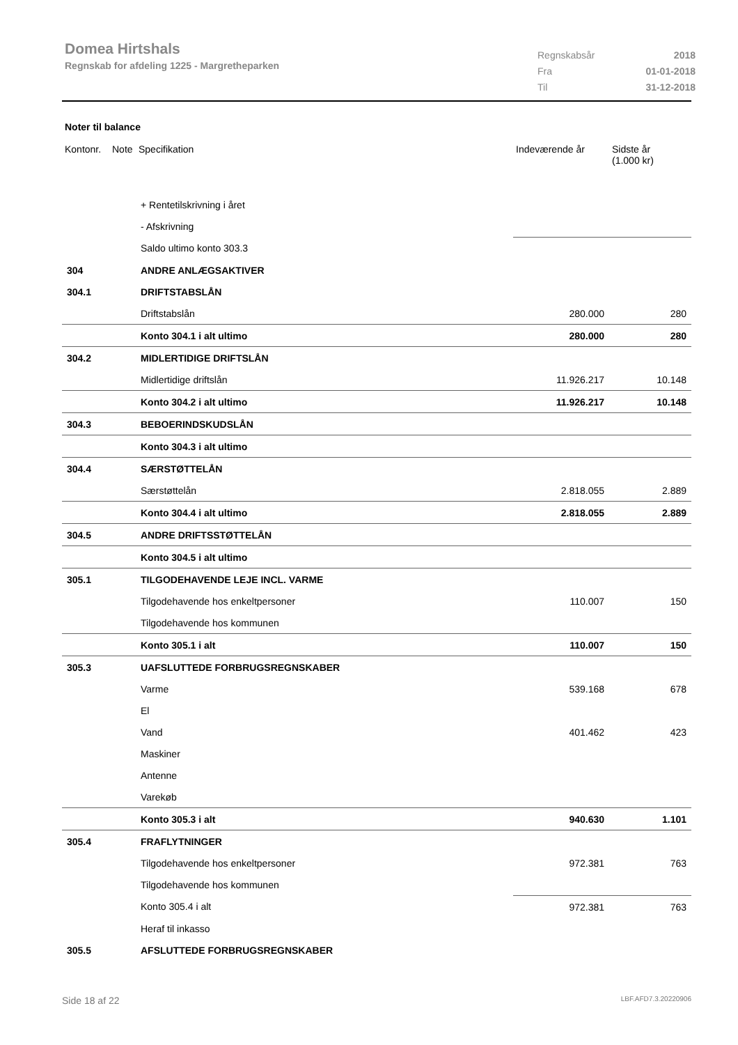Domea Hirtshals
Regnskab for afdeling 1225 - Margretheparken
| Regnskabsår | 2018 |
| Fra | 01-01-2018 |
| Til | 31-12-2018 |
Noter til balance
| Kontonr. | Note | Specifikation | Indeværende år | Sidste år (1.000 kr) |
| --- | --- | --- | --- | --- |
| | | + Rentetilskrivning i året | | |
| | | - Afskrivning | | |
| | | Saldo ultimo konto 303.3 | | |
| 304 | | ANDRE ANLÆGSAKTIVER | | |
| 304.1 | | DRIFTSTABSLÅN | | |
| | | Driftstabslån | 280.000 | 280 |
| | | Konto 304.1 i alt ultimo | 280.000 | 280 |
| 304.2 | | MIDLERTIDIGE DRIFTSLÅN | | |
| | | Midlertidige driftslån | 11.926.217 | 10.148 |
| | | Konto 304.2 i alt ultimo | 11.926.217 | 10.148 |
| 304.3 | | BEBOERINDSKUDSLÅN | | |
| | | Konto 304.3 i alt ultimo | | |
| 304.4 | | SÆRSTØTTELÅN | | |
| | | Særstøttelån | 2.818.055 | 2.889 |
| | | Konto 304.4 i alt ultimo | 2.818.055 | 2.889 |
| 304.5 | | ANDRE DRIFTSSTØTTELÅN | | |
| | | Konto 304.5 i alt ultimo | | |
| 305.1 | | TILGODEHAVENDE LEJE INCL. VARME | | |
| | | Tilgodehavende hos enkeltpersoner | 110.007 | 150 |
| | | Tilgodehavende hos kommunen | | |
| | | Konto 305.1 i alt | 110.007 | 150 |
| 305.3 | | UAFSLUTTEDE FORBRUGSREGNSKABER | | |
| | | Varme | 539.168 | 678 |
| | | El | | |
| | | Vand | 401.462 | 423 |
| | | Maskiner | | |
| | | Antenne | | |
| | | Varekøb | | |
| | | Konto 305.3 i alt | 940.630 | 1.101 |
| 305.4 | | FRAFLYTNINGER | | |
| | | Tilgodehavende hos enkeltpersoner | 972.381 | 763 |
| | | Tilgodehavende hos kommunen | | |
| | | Konto 305.4 i alt | 972.381 | 763 |
| | | Heraf til inkasso | | |
| 305.5 | | AFSLUTTEDE FORBRUGSREGNSKABER | | |
Side 18 af 22 LBF.AFD7.3.20220906